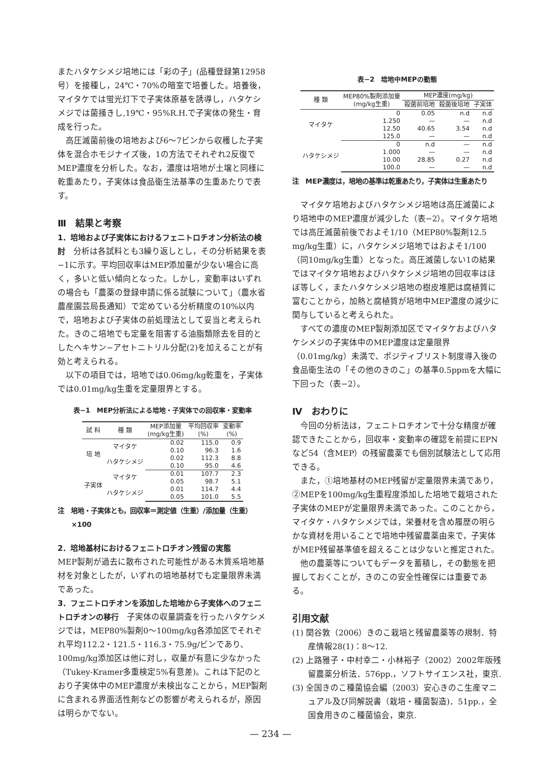またハタケシメジ培地には「彩の子」(品種登録第12958号）を接種し，24℃・70%の暗室で培養した。培養後，マイタケでは蛍光灯下で子実体原基を誘導し，ハタケシメジでは菌掻きし,19℃・95%R.H.で子実体の発生・育成を行った。
高圧滅菌前後の培地および6～7ビンから収穫した子実体を混合ホモジナイズ後，1の方法でそれぞれ2反復でMEP濃度を分析した。なお，濃度は培地が土壌と同様に乾重あたり，子実体は食品衛生法基準の生重あたりで表す。
Ⅲ　結果と考察
1．培地および子実体におけるフェニトロチオン分析法の検討
　分析は各試料とも3繰り返しとし，その分析結果を表−1に示す。平均回収率はMEP添加量が少ない場合に高く，多いと低い傾向となった。しかし，変動率はいずれの場合も「農薬の登録申請に係る試験について」（農水省農産園芸局長通知）で定めている分析精度の10%以内で，培地および子実体の前処理法として妥当と考えられた。きのこ培地でも定量を阻害する油脂類除去を目的としたヘキサン−アセトニトリル分配(2)を加えることが有効と考えられる。
以下の項目では，培地では0.06mg/kg乾重を，子実体では0.01mg/kg生重を定量限界とする。
表−1　MEP分析法による培地・子実体での回収率・変動率
| 試 料 | 種 類 | MEP添加量 (mg/kg生重) | 平均回収率 (%) | 変動率 (%) |
| --- | --- | --- | --- | --- |
| 培 地 | マイタケ | 0.02 | 115.0 | 0.9 |
| | | 0.10 | 96.3 | 1.6 |
| | ハタケシメジ | 0.02 | 112.3 | 8.8 |
| | | 0.10 | 95.0 | 4.6 |
| 子実体 | マイタケ | 0.01 | 107.7 | 2.3 |
| | | 0.05 | 98.7 | 5.1 |
| | ハタケシメジ | 0.01 | 114.7 | 4.4 |
| | | 0.05 | 101.0 | 5.5 |
注　培地・子実体とも，回収率＝測定値（生重）/添加量（生重）×100
2．培地基材におけるフェニトロチオン残留の実態
MEP製剤が過去に散布された可能性がある木質系培地基材を対象としたが，いずれの培地基材でも定量限界未満であった。
3．フェニトロチオンを添加した培地から子実体へのフェニトロチオンの移行
　子実体の収量調査を行ったハタケシメジでは，MEP80%製剤0～100mg/kg各添加区でそれぞれ平均112.2・121.5・116.3・75.9g/ビンであり、100mg/kg添加区は他に対し，収量が有意に少なかった（Tukey-Kramer多重検定5%有意差)。これは下記のとおり子実体中のMEP濃度が未検出なことから，MEP製剤に含まれる界面活性剤などの影響が考えられるが，原因は明らかでない。
表−2　培地中MEPの動態
| 種 類 | MEP80%製剤添加量 (mg/kg生重) | MEP濃度(mg/kg) | | |
| --- | --- | --- | --- | --- |
| | | 殺菌前培地 | 殺菌後培地 | 子実体 |
| マイタケ | 0 | 0.05 | n.d | n.d |
| | 1.250 | — | — | n.d |
| | 12.50 | 40.65 | 3.54 | n.d |
| | 125.0 | — | — | n.d |
| ハタケシメジ | 0 | n.d | — | n.d |
| | 1.000 | — | — | n.d |
| | 10.00 | 28.85 | 0.27 | n.d |
| | 100.0 | — | — | n.d |
注　MEP濃度は，培地の基準は乾重あたり，子実体は生重あたり
マイタケ培地およびハタケシメジ培地は高圧滅菌により培地中のMEP濃度が減少した（表−2）。マイタケ培地では高圧滅菌前後でおよそ1/10（MEP80%製剤12.5 mg/kg生重）に，ハタケシメジ培地ではおよそ1/100（同10mg/kg生重）となった。高圧滅菌しない1の結果ではマイタケ培地およびハタケシメジ培地の回収率はほぼ等しく，またハタケシメジ培地の樹皮堆肥は腐植質に富むことから，加熱と腐植質が培地中MEP濃度の減少に関与していると考えられた。
すべての濃度のMEP製剤添加区でマイタケおよびハタケシメジの子実体中のMEP濃度は定量限界（0.01mg/kg）未満で、ポジティブリスト制度導入後の食品衛生法の「その他のきのこ」の基準0.5ppmを大幅に下回った（表−2）。
Ⅳ　おわりに
今回の分析法は，フェニトロチオンで十分な精度が確認できたことから，回収率・変動率の確認を前提にEPNなど54（含MEP）の残留農薬でも個別試験法として応用できる。
また，①培地基材のMEP残留が定量限界未満であり，②MEPを100mg/kg生重程度添加した培地で栽培された子実体のMEPが定量限界未満であった。このことから，マイタケ・ハタケシメジでは，栄養材を含め履歴の明らかな資材を用いることで培地中残留農薬由来で，子実体がMEP残留基準値を超えることは少ないと推定された。
他の農薬等についてもデータを蓄積し，その動態を把握しておくことが，きのこの安全性確保には重要である。
引用文献
(1) 関谷敦（2006）きのこ栽培と残留農薬等の規制．特産情報28(1)：8～12.
(2) 上路雅子・中村幸二・小林裕子（2002）2002年版残留農薬分析法．576pp.，ソフトサイエンス社，東京.
(3) 全国きのこ種菌協会編（2003）安心きのこ生産マニュアル及び同解説書（栽培・種菌製造)．51pp.，全国食用きのこ種菌協会，東京.
— 234 —